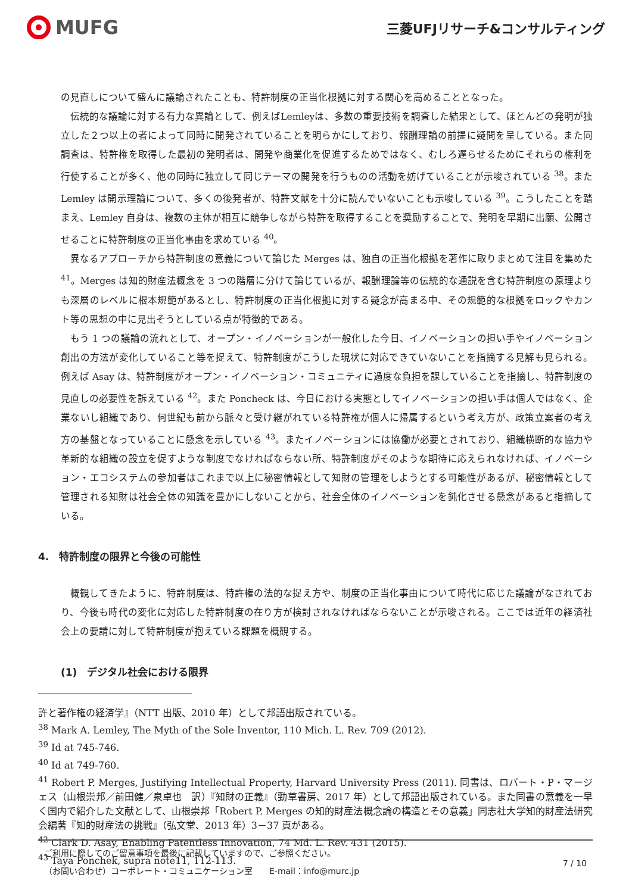MUFG
三菱UFJリサーチ&コンサルティング
の見直しについて盛んに議論されたことも、特許制度の正当化根拠に対する関心を高めることとなった。
伝統的な議論に対する有力な異論として、例えばLemleyは、多数の重要技術を調査した結果として、ほとんどの発明が独立した２つ以上の者によって同時に開発されていることを明らかにしており、報酬理論の前提に疑問を呈している。また同調査は、特許権を取得した最初の発明者は、開発や商業化を促進するためではなく、むしろ遅らせるためにそれらの権利を行使することが多く、他の同時に独立して同じテーマの開発を行うものの活動を妨げていることが示唆されている <sup>38</sup>。また Lemley は開示理論について、多くの後発者が、特許文献を十分に読んでいないことも示唆している <sup>39</sup>。こうしたことを踏まえ、Lemley 自身は、複数の主体が相互に競争しながら特許を取得することを奨励することで、発明を早期に出願、公開させることに特許制度の正当化事由を求めている <sup>40</sup>。
異なるアプローチから特許制度の意義について論じた Merges は、独自の正当化根拠を著作に取りまとめて注目を集めた <sup>41</sup>。Merges は知的財産法概念を 3 つの階層に分けて論じているが、報酬理論等の伝統的な通説を含む特許制度の原理よりも深層のレベルに根本規範があるとし、特許制度の正当化根拠に対する疑念が高まる中、その規範的な根拠をロックやカント等の思想の中に見出そうとしている点が特徴的である。
もう 1 つの議論の流れとして、オープン・イノベーションが一般化した今日、イノベーションの担い手やイノベーション創出の方法が変化していること等を捉えて、特許制度がこうした現状に対応できていないことを指摘する見解も見られる。例えば Asay は、特許制度がオープン・イノベーション・コミュニティに過度な負担を課していることを指摘し、特許制度の見直しの必要性を訴えている <sup>42</sup>。また Poncheck は、今日における実態としてイノベーションの担い手は個人ではなく、企業ないし組織であり、何世紀も前から脈々と受け継がれている特許権が個人に帰属するという考え方が、政策立案者の考え方の基盤となっていることに懸念を示している <sup>43</sup>。またイノベーションには協働が必要とされており、組織横断的な協力や革新的な組織の設立を促すような制度でなければならない所、特許制度がそのような期待に応えられなければ、イノベーション・エコシステムの参加者はこれまで以上に秘密情報として知財の管理をしようとする可能性があるが、秘密情報として管理される知財は社会全体の知識を豊かにしないことから、社会全体のイノベーションを鈍化させる懸念があると指摘している。
4.　特許制度の限界と今後の可能性
概観してきたように、特許制度は、特許権の法的な捉え方や、制度の正当化事由について時代に応じた議論がなされており、今後も時代の変化に対応した特許制度の在り方が検討されなければならないことが示唆される。ここでは近年の経済社会上の要請に対して特許制度が抱えている課題を概観する。
(1)　デジタル社会における限界
許と著作権の経済学』（NTT 出版、2010 年）として邦語出版されている。
<sup>38</sup> Mark A. Lemley, The Myth of the Sole Inventor, 110 Mich. L. Rev. 709 (2012).
<sup>39</sup> Id at 745-746.
<sup>40</sup> Id at 749-760.
<sup>41</sup> Robert P. Merges, Justifying Intellectual Property, Harvard University Press (2011). 同書は、ロバート・P・マージェス（山根崇邦／前田健／泉卓也　訳）『知財の正義』（勁草書房、2017 年）として邦語出版されている。また同書の意義を一早く国内で紹介した文献として、山根崇邦「Robert P. Merges の知的財産法概念論の構造とその意義」同志社大学知的財産法研究会編著『知的財産法の挑戦』（弘文堂、2013 年）3－37 頁がある。
<sup>42</sup> Clark D. Asay, Enabling Patentless Innovation, 74 Md. L. Rev. 431 (2015).
<sup>43</sup> Taya Ponchek, supra note11, 112-113.
ご利用に際してのご留意事項を最後に記載していますので、ご参照ください。
（お問い合わせ）コーポレート・コミュニケーション室　　E-mail：info@murc.jp
7 / 10